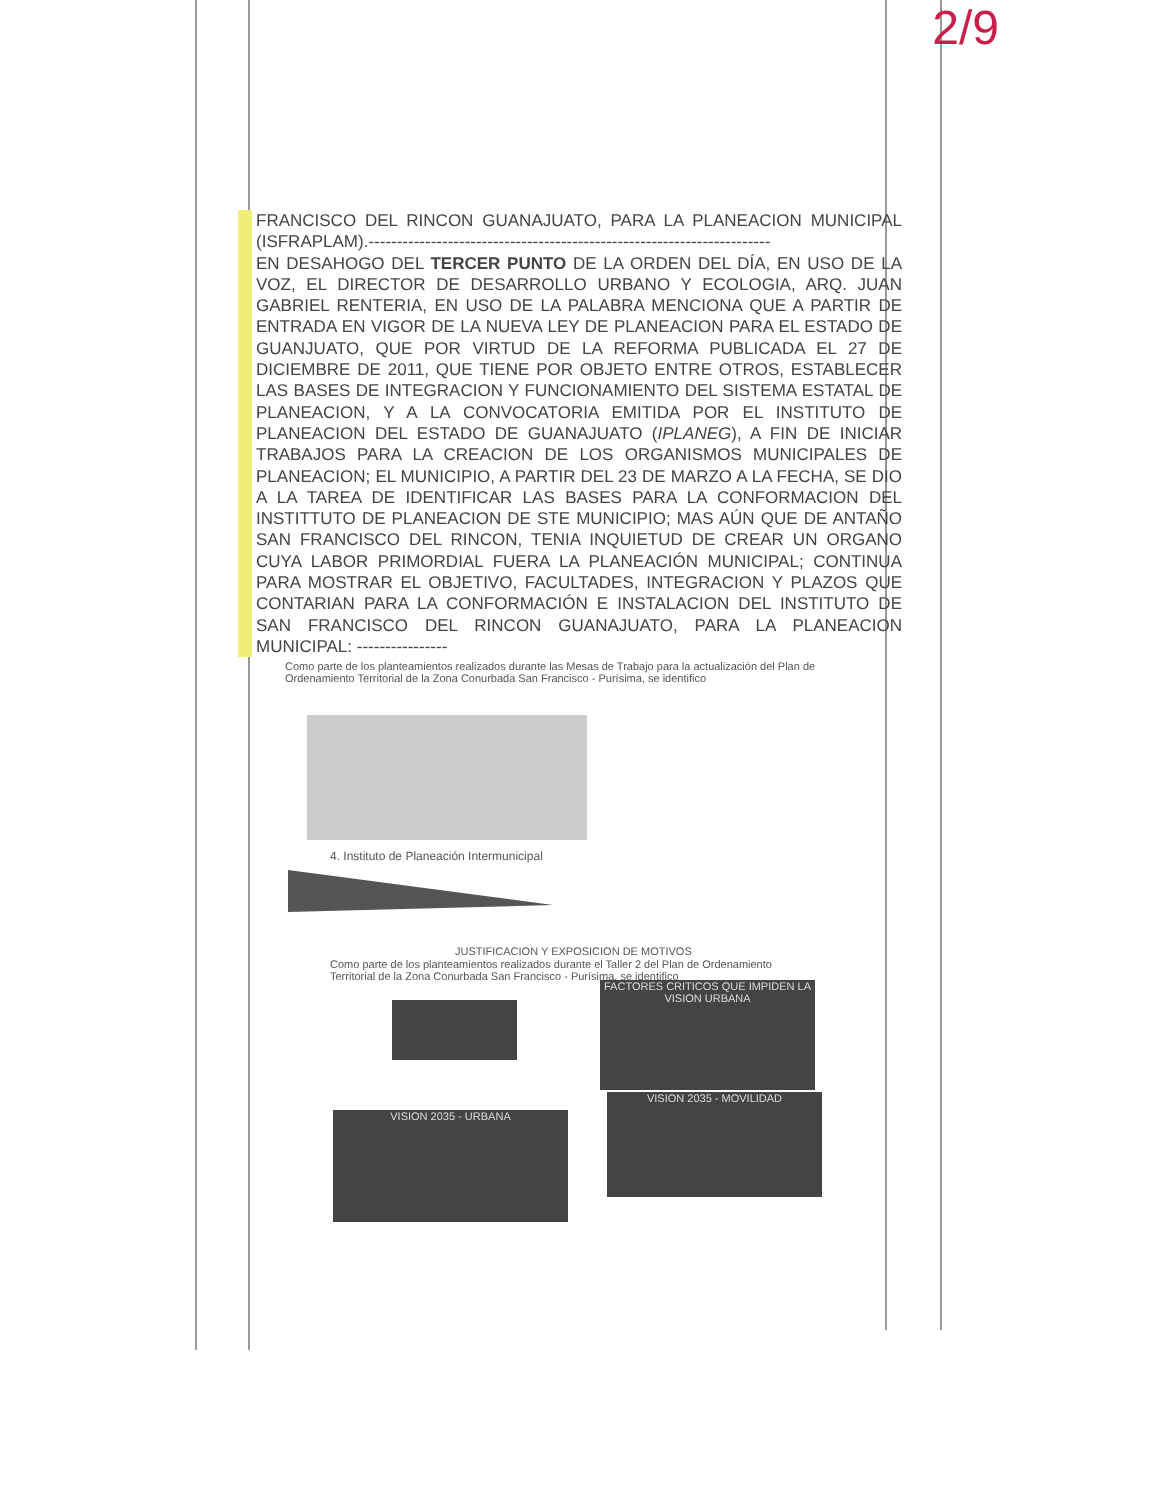2/9
FRANCISCO DEL RINCON GUANAJUATO, PARA LA PLANEACION MUNICIPAL (ISFRAPLAM).-----------------------------------------------------------------------
EN DESAHOGO DEL TERCER PUNTO DE LA ORDEN DEL DÍA, EN USO DE LA VOZ, EL DIRECTOR DE DESARROLLO URBANO Y ECOLOGIA, ARQ. JUAN GABRIEL RENTERIA, EN USO DE LA PALABRA MENCIONA QUE A PARTIR DE ENTRADA EN VIGOR DE LA NUEVA LEY DE PLANEACION PARA EL ESTADO DE GUANJUATO, QUE POR VIRTUD DE LA REFORMA PUBLICADA EL 27 DE DICIEMBRE DE 2011, QUE TIENE POR OBJETO ENTRE OTROS, ESTABLECER LAS BASES DE INTEGRACION Y FUNCIONAMIENTO DEL SISTEMA ESTATAL DE PLANEACION, Y A LA CONVOCATORIA EMITIDA POR EL INSTITUTO DE PLANEACION DEL ESTADO DE GUANAJUATO (IPLANEG), A FIN DE INICIAR TRABAJOS PARA LA CREACION DE LOS ORGANISMOS MUNICIPALES DE PLANEACION; EL MUNICIPIO, A PARTIR DEL 23 DE MARZO A LA FECHA, SE DIO A LA TAREA DE IDENTIFICAR LAS BASES PARA LA CONFORMACION DEL INSTITTUTO DE PLANEACION DE STE MUNICIPIO; MAS AÚN QUE DE ANTAÑO SAN FRANCISCO DEL RINCON, TENIA INQUIETUD DE CREAR UN ORGANO CUYA LABOR PRIMORDIAL FUERA LA PLANEACIÓN MUNICIPAL; CONTINUA PARA MOSTRAR EL OBJETIVO, FACULTADES, INTEGRACION Y PLAZOS QUE CONTARIAN PARA LA CONFORMACIÓN E INSTALACION DEL INSTITUTO DE SAN FRANCISCO DEL RINCON GUANAJUATO, PARA LA PLANEACION MUNICIPAL: ----------------
Como parte de los planteamientos realizados durante las Mesas de Trabajo para la actualización del Plan de Ordenamiento Territorial de la Zona Conurbada San Francisco - Purísima, se identifico
4. Instituto de Planeación Intermunicipal
JUSTIFICACION Y EXPOSICION DE MOTIVOS
Como parte de los planteamientos realizados durante el Taller 2 del Plan de Ordenamiento Territorial de la Zona Conurbada San Francisco - Purísima, se identifico
FACTORES CRITICOS QUE IMPIDEN LA VISION URBANA
VISION 2035 - URBANA
VISION 2035 - MOVILIDAD